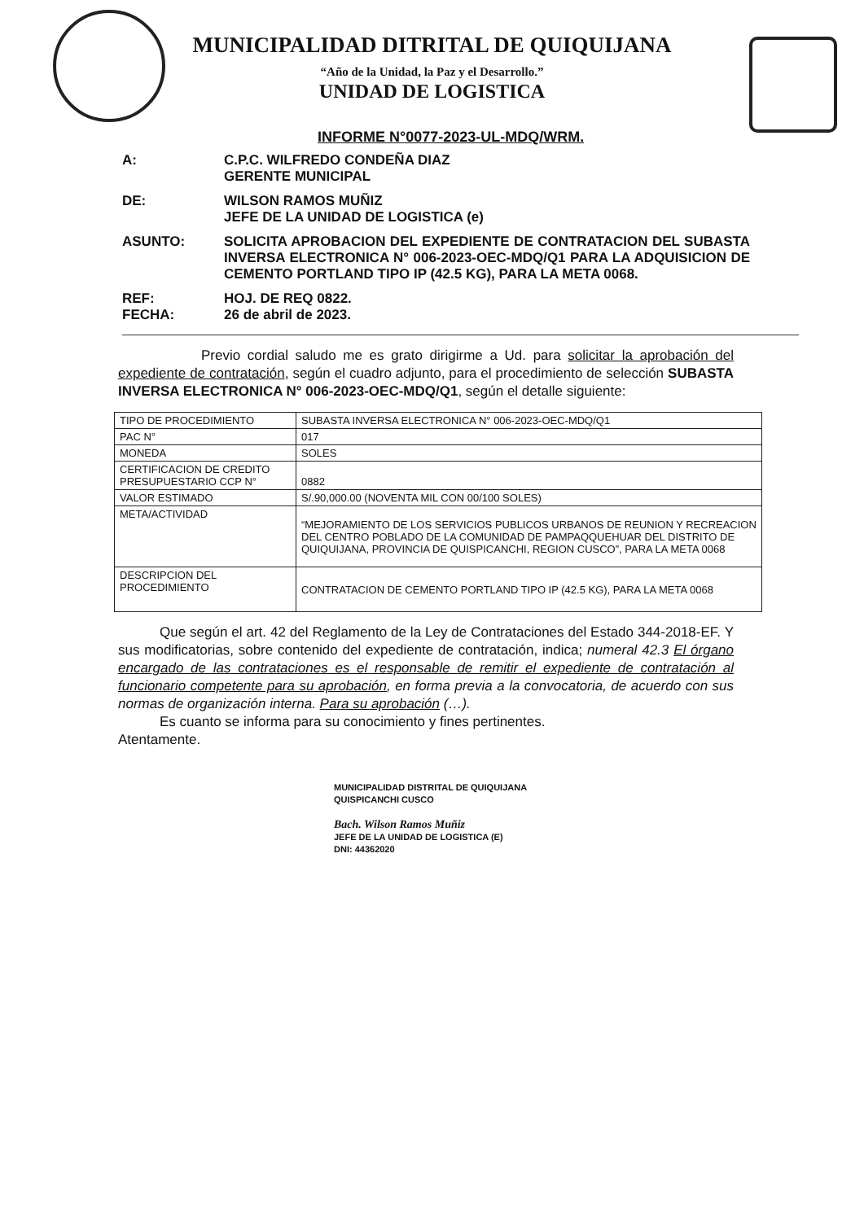MUNICIPALIDAD DITRITAL DE QUIQUIJANA
“Año de la Unidad, la Paz y el Desarrollo.”
UNIDAD DE LOGISTICA
INFORME N°0077-2023-UL-MDQ/WRM.
A: C.P.C. WILFREDO CONDEÑA DIAZ
GERENTE MUNICIPAL
DE: WILSON RAMOS MUÑIZ
JEFE DE LA UNIDAD DE LOGISTICA (e)
ASUNTO: SOLICITA APROBACION DEL EXPEDIENTE DE CONTRATACION DEL SUBASTA INVERSA ELECTRONICA N° 006-2023-OEC-MDQ/Q1 PARA LA ADQUISICION DE CEMENTO PORTLAND TIPO IP (42.5 KG), PARA LA META 0068.
REF: HOJ. DE REQ 0822.
FECHA: 26 de abril de 2023.
      Previo cordial saludo me es grato dirigirme a Ud. para solicitar la aprobación del expediente de contratación, según el cuadro adjunto, para el procedimiento de selección SUBASTA INVERSA ELECTRONICA N° 006-2023-OEC-MDQ/Q1, según el detalle siguiente:
| TIPO DE PROCEDIMIENTO | SUBASTA INVERSA ELECTRONICA N° 006-2023-OEC-MDQ/Q1 |
| PAC N° | 017 |
| MONEDA | SOLES |
| CERTIFICACION DE CREDITO PRESUPUESTARIO CCP N° | 0882 |
| VALOR ESTIMADO | S/.90,000.00 (NOVENTA MIL CON 00/100 SOLES) |
| META/ACTIVIDAD | “MEJORAMIENTO DE LOS SERVICIOS PUBLICOS URBANOS DE REUNION Y RECREACION DEL CENTRO POBLADO DE LA COMUNIDAD DE PAMPAQQUEHUAR DEL DISTRITO DE QUIQUIJANA, PROVINCIA DE QUISPICANCHI, REGION CUSCO”, PARA LA META 0068 |
| DESCRIPCION DEL PROCEDIMIENTO | CONTRATACION DE CEMENTO PORTLAND TIPO IP (42.5 KG), PARA LA META 0068 |
   Que según el art. 42 del Reglamento de la Ley de Contrataciones del Estado 344-2018-EF. Y sus modificatorias, sobre contenido del expediente de contratación, indica; numeral 42.3 El órgano encargado de las contrataciones es el responsable de remitir el expediente de contratación al funcionario competente para su aprobación, en forma previa a la convocatoria, de acuerdo con sus normas de organización interna. Para su aprobación (…).
   Es cuanto se informa para su conocimiento y fines pertinentes.
Atentamente.
MUNICIPALIDAD DISTRITAL DE QUIQUIJANA
QUISPICANCHI CUSCO
Bach. Wilson Ramos Muñiz
JEFE DE LA UNIDAD DE LOGISTICA (E)
DNI: 44362020